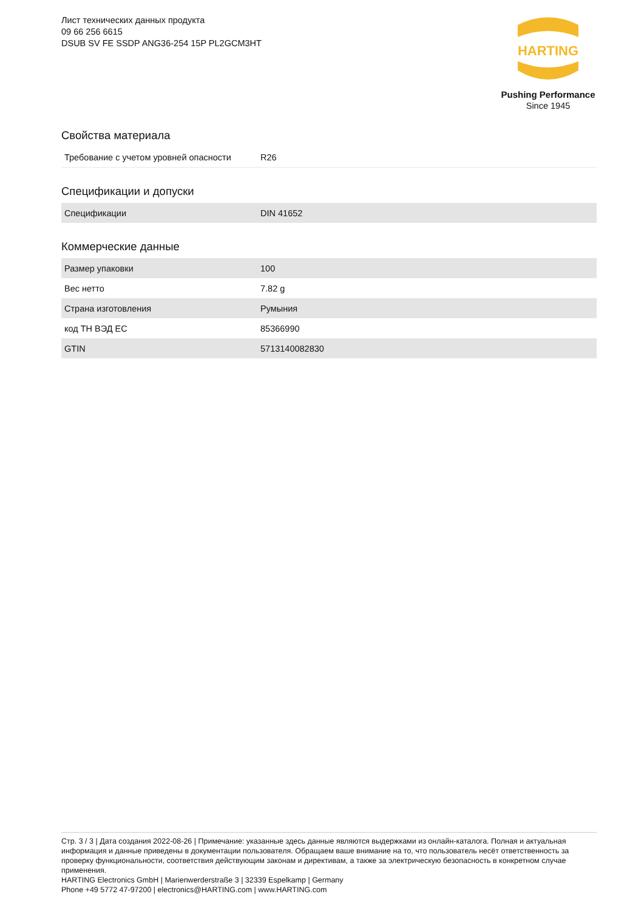Лист технических данных продукта
09 66 256 6615
DSUB SV FE SSDP ANG36-254 15P PL2GCM3HT
HARTING
Pushing Performance
Since 1945
Свойства материала
| Требование с учетом уровней опасности | R26 |
Спецификации и допуски
| Спецификации | DIN 41652 |
Коммерческие данные
| Размер упаковки | 100 |
| Вес нетто | 7.82 g |
| Страна изготовления | Румыния |
| код ТН ВЭД ЕС | 85366990 |
| GTIN | 5713140082830 |
Стр. 3 / 3 | Дата создания 2022-08-26 | Примечание: указанные здесь данные являются выдержками из онлайн-каталога. Полная и актуальная информация и данные приведены в документации пользователя. Обращаем ваше внимание на то, что пользователь несёт ответственность за проверку функциональности, соответствия действующим законам и директивам, а также за электрическую безопасность в конкретном случае применения.
HARTING Electronics GmbH | Marienwerderstraße 3 | 32339 Espelkamp | Germany
Phone +49 5772 47-97200 | electronics@HARTING.com | www.HARTING.com